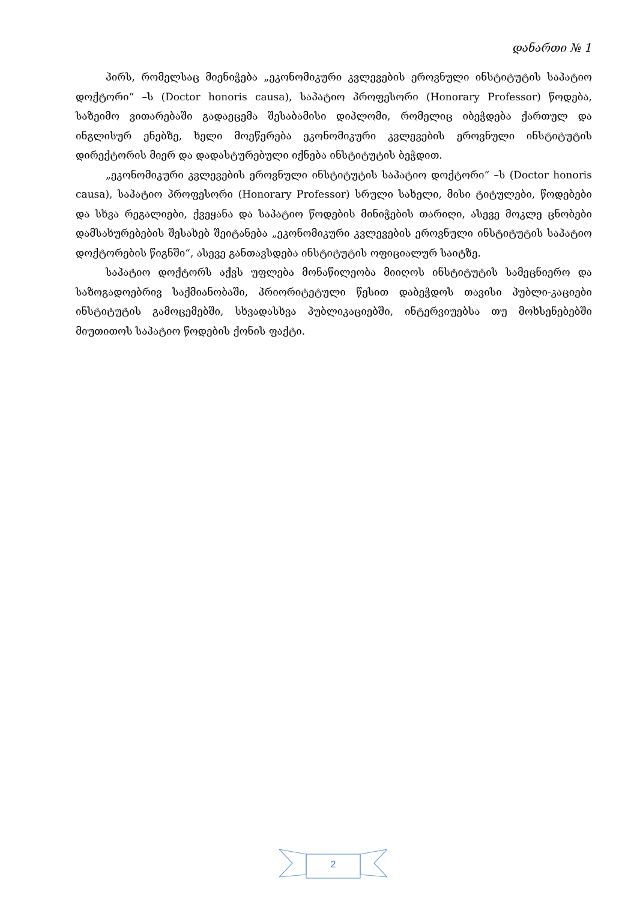დანართი № 1
პირს, რომელსაც მიენიჭება „ეკონომიკური კვლევების ეროვნული ინსტიტუტის საპატიო დოქტორი“ –ს (Doctor honoris causa), საპატიო პროფესორი (Honorary Professor) წოდება, საზეიმო ვითარებაში გადაეცემა შესაბამისი დიპლომი, რომელიც იბეჭდება ქართულ და ინგლისურ ენებზე, ხელი მოეწერება ეკონომიკური კვლევების ეროვნული ინსტიტუტის დირექტორის მიერ და დადასტურებული იქნება ინსტიტუტის ბეჭდით.
„ეკონომიკური კვლევების ეროვნული ინსტიტუტის საპატიო დოქტორი“ –ს (Doctor honoris causa), საპატიო პროფესორი (Honorary Professor) სრული სახელი, მისი ტიტულები, წოდებები და სხვა რეგალიები, ქვეყანა და საპატიო წოდების მინიჭების თარიღი, ასევე მოკლე ცნობები დამსახურებების შესახებ შეიტანება „ეკონომიკური კვლევების ეროვნული ინსტიტუტის საპატიო დოქტორების წიგნში“, ასევე განთავსდება ინსტიტუტის ოფიციალურ საიტზე.
საპატიო დოქტორს აქვს უფლება მონაწილეობა მიიღოს ინსტიტუტის სამეცნიერო და საზოგადოებრივ საქმიანობაში, პრიორიტეტული წესით დაბეჭდოს თავისი პუბლი-კაციები ინსტიტუტის გამოცემებში, სხვადასხვა პუბლიკაციებში, ინტერვიუებსა თუ მოხსენებებში მიუთითოს საპატიო წოდების ქონის ფაქტი.
2